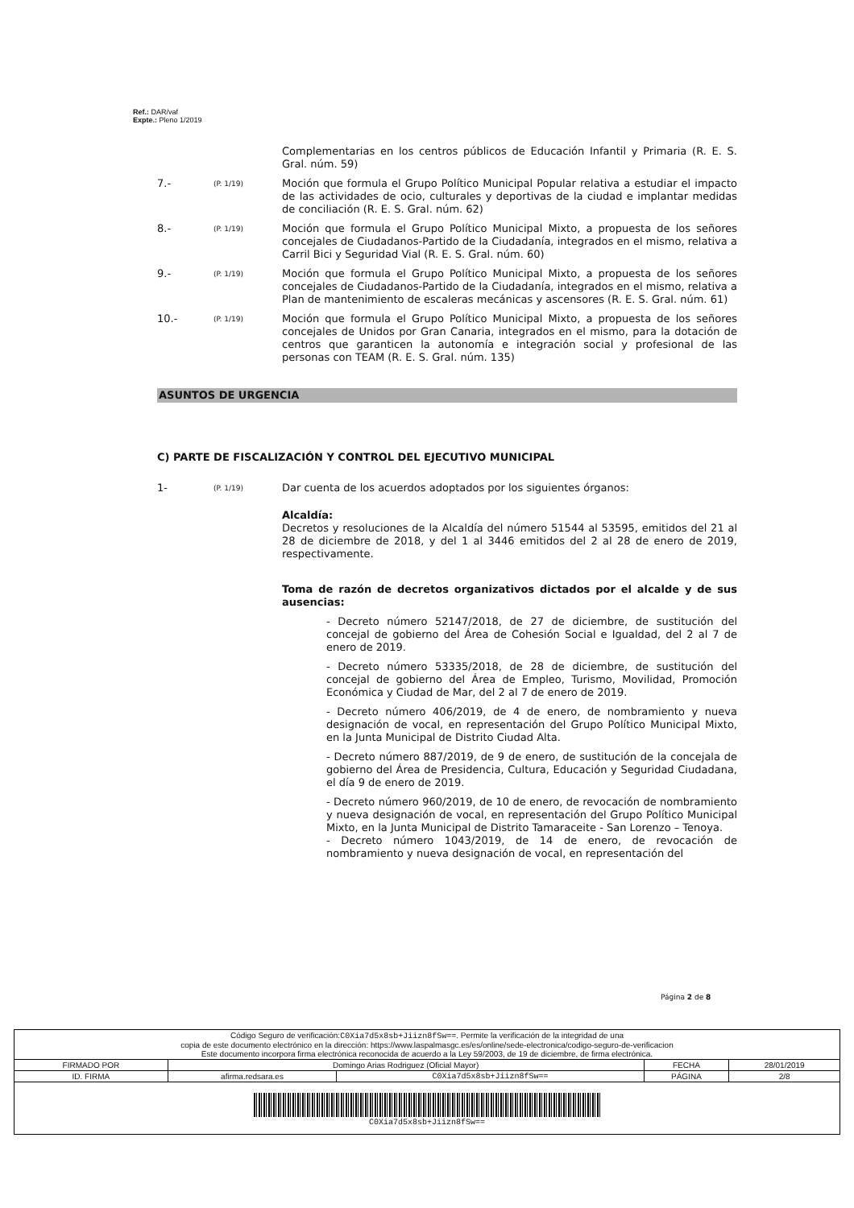Ref.: DAR/vaf
Expte.: Pleno 1/2019
Complementarias en los centros públicos de Educación Infantil y Primaria (R. E. S. Gral. núm. 59)
7.-
(P. 1/19)
Moción que formula el Grupo Político Municipal Popular relativa a estudiar el impacto de las actividades de ocio, culturales y deportivas de la ciudad e implantar medidas de conciliación (R. E. S. Gral. núm. 62)
8.-
(P. 1/19)
Moción que formula el Grupo Político Municipal Mixto, a propuesta de los señores concejales de Ciudadanos-Partido de la Ciudadanía, integrados en el mismo, relativa a Carril Bici y Seguridad Vial (R. E. S. Gral. núm. 60)
9.-
(P. 1/19)
Moción que formula el Grupo Político Municipal Mixto, a propuesta de los señores concejales de Ciudadanos-Partido de la Ciudadanía, integrados en el mismo, relativa a Plan de mantenimiento de escaleras mecánicas y ascensores (R. E. S. Gral. núm. 61)
10.-
(P. 1/19)
Moción que formula el Grupo Político Municipal Mixto, a propuesta de los señores concejales de Unidos por Gran Canaria, integrados en el mismo, para la dotación de centros que garanticen la autonomía e integración social y profesional de las personas con TEAM (R. E. S. Gral. núm. 135)
ASUNTOS DE URGENCIA
C) PARTE DE FISCALIZACIÓN Y CONTROL DEL EJECUTIVO MUNICIPAL
1-
(P. 1/19)
Dar cuenta de los acuerdos adoptados por los siguientes órganos:
Alcaldía:
Decretos y resoluciones de la Alcaldía del número 51544 al 53595, emitidos del 21 al 28 de diciembre de 2018, y del 1 al 3446 emitidos del 2 al 28 de enero de 2019, respectivamente.
Toma de razón de decretos organizativos dictados por el alcalde y de sus ausencias:
- Decreto número 52147/2018, de 27 de diciembre, de sustitución del concejal de gobierno del Área de Cohesión Social e Igualdad, del 2 al 7 de enero de 2019.
- Decreto número 53335/2018, de 28 de diciembre, de sustitución del concejal de gobierno del Área de Empleo, Turismo, Movilidad, Promoción Económica y Ciudad de Mar, del 2 al 7 de enero de 2019.
- Decreto número 406/2019, de 4 de enero, de nombramiento y nueva designación de vocal, en representación del Grupo Político Municipal Mixto, en la Junta Municipal de Distrito Ciudad Alta.
- Decreto número 887/2019, de 9 de enero, de sustitución de la concejala de gobierno del Área de Presidencia, Cultura, Educación y Seguridad Ciudadana, el día 9 de enero de 2019.
- Decreto número 960/2019, de 10 de enero, de revocación de nombramiento y nueva designación de vocal, en representación del Grupo Político Municipal Mixto, en la Junta Municipal de Distrito Tamaraceite - San Lorenzo – Tenoya.
- Decreto número 1043/2019, de 14 de enero, de revocación de nombramiento y nueva designación de vocal, en representación del
Página 2 de 8
| Código Seguro de verificación: C0Xia7d5x8sb+Jiizn8fSw== . Permite la verificación de la integridad de una copia de este documento electrónico en la dirección: https://www.laspalmasgc.es/es/online/sede-electronica/codigo-seguro-de-verificacion Este documento incorpora firma electrónica reconocida de acuerdo a la Ley 59/2003, de 19 de diciembre, de firma electrónica. | | | | |
| FIRMADO POR | Domingo Arias Rodriguez (Oficial Mayor) | | FECHA | 28/01/2019 |
| ID. FIRMA | afirma.redsara.es | C0Xia7d5x8sb+Jiizn8fSw== | PÁGINA | 2/8 |
| C0Xia7d5x8sb+Jiizn8fSw== | | | | |